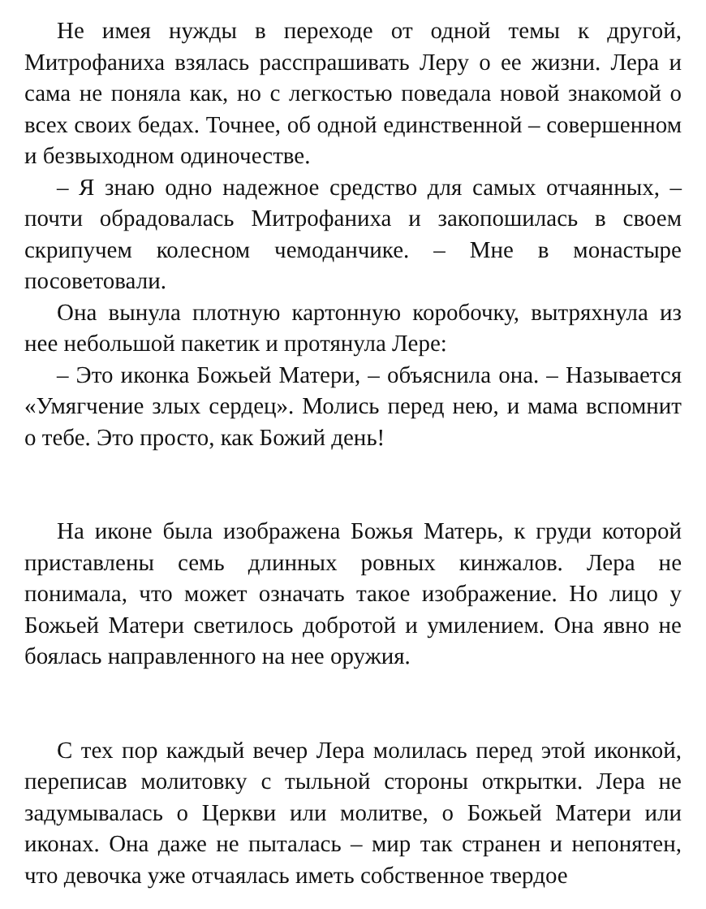Не имея нужды в переходе от одной темы к другой, Митрофаниха взялась расспрашивать Леру о ее жизни. Лера и сама не поняла как, но с легкостью поведала новой знакомой о всех своих бедах. Точнее, об одной единственной – совершенном и безвыходном одиночестве.
– Я знаю одно надежное средство для самых отчаянных, – почти обрадовалась Митрофаниха и закопошилась в своем скрипучем колесном чемоданчике. – Мне в монастыре посоветовали.
Она вынула плотную картонную коробочку, вытряхнула из нее небольшой пакетик и протянула Лере:
– Это иконка Божьей Матери, – объяснила она. – Называется «Умягчение злых сердец». Молись перед нею, и мама вспомнит о тебе. Это просто, как Божий день!
На иконе была изображена Божья Матерь, к груди которой приставлены семь длинных ровных кинжалов. Лера не понимала, что может означать такое изображение. Но лицо у Божьей Матери светилось добротой и умилением. Она явно не боялась направленного на нее оружия.
С тех пор каждый вечер Лера молилась перед этой иконкой, переписав молитовку с тыльной стороны открытки. Лера не задумывалась о Церкви или молитве, о Божьей Матери или иконах. Она даже не пыталась – мир так странен и непонятен, что девочка уже отчаялась иметь собственное твердое